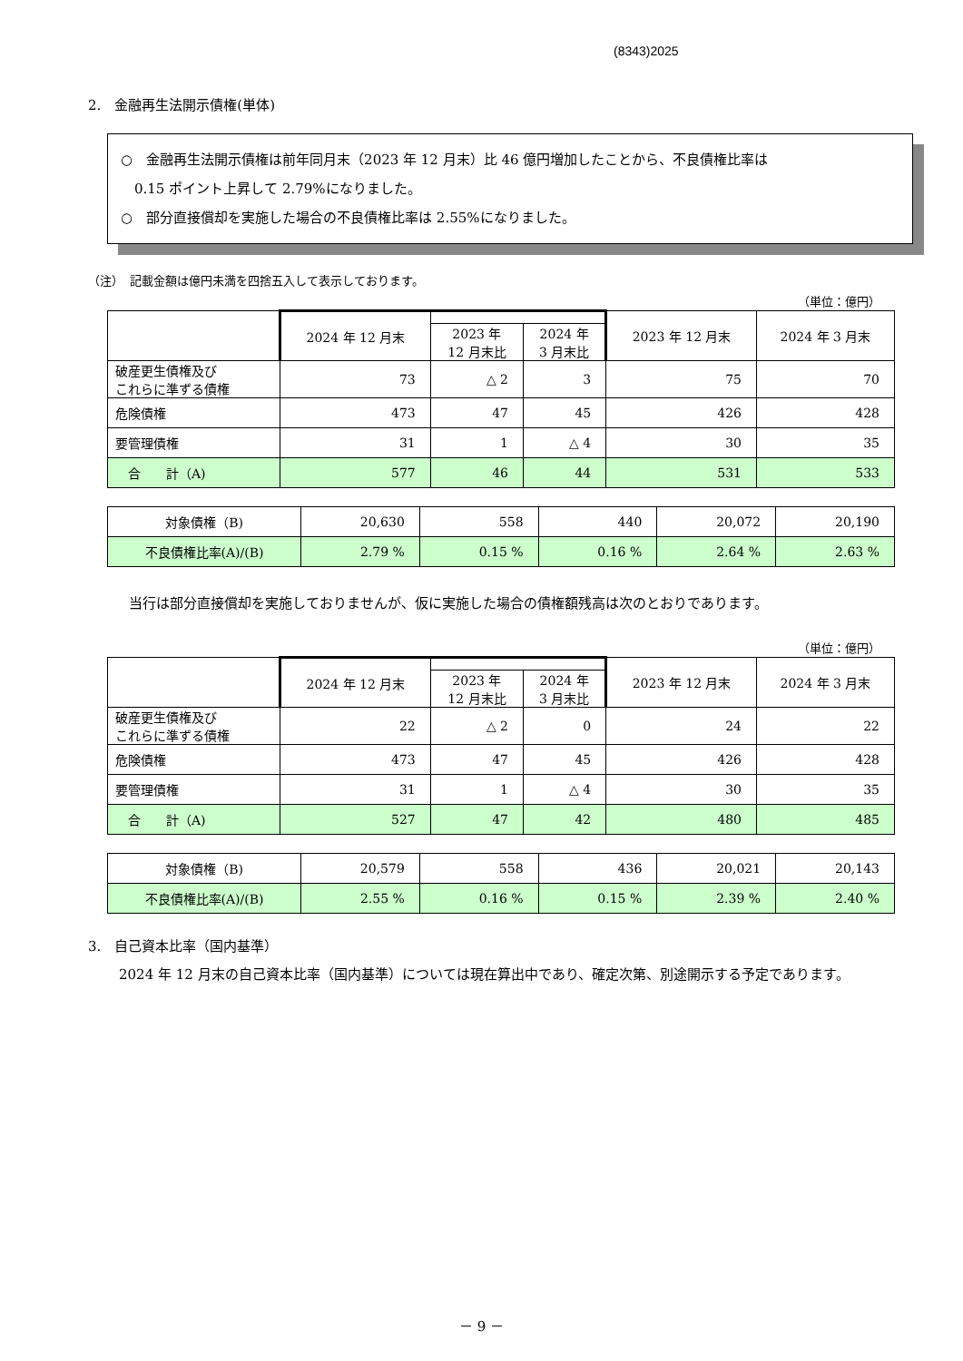(8343)2025
2.　金融再生法開示債権(単体)
○　金融再生法開示債権は前年同月末（2023 年 12 月末）比 46 億円増加したことから、不良債権比率は
　0.15 ポイント上昇して 2.79%になりました。
○　部分直接償却を実施した場合の不良債権比率は 2.55%になりました。
（注）　記載金額は億円未満を四捨五入して表示しております。
（単位：億円）
| | 2024 年 12 月末 | | | 2023 年 12 月末 | 2024 年 3 月末 |
| --- | --- | --- | --- | --- | --- |
| | | 2023 年 12 月末比 | 2024 年 3 月末比 | | |
| 破産更生債権及び これらに準ずる債権 | 73 | △ 2 | 3 | 75 | 70 |
| 危険債権 | 473 | 47 | 45 | 426 | 428 |
| 要管理債権 | 31 | 1 | △ 4 | 30 | 35 |
| 合 計（A) | 577 | 46 | 44 | 531 | 533 |
| 対象債権（B) | 20,630 | 558 | 440 | 20,072 | 20,190 |
| 不良債権比率(A)/(B) | 2.79 % | 0.15 % | 0.16 % | 2.64 % | 2.63 % |
当行は部分直接償却を実施しておりませんが、仮に実施した場合の債権額残高は次のとおりであります。
（単位：億円）
| | 2024 年 12 月末 | | | 2023 年 12 月末 | 2024 年 3 月末 |
| --- | --- | --- | --- | --- | --- |
| | | 2023 年 12 月末比 | 2024 年 3 月末比 | | |
| 破産更生債権及び これらに準ずる債権 | 22 | △ 2 | 0 | 24 | 22 |
| 危険債権 | 473 | 47 | 45 | 426 | 428 |
| 要管理債権 | 31 | 1 | △ 4 | 30 | 35 |
| 合 計（A) | 527 | 47 | 42 | 480 | 485 |
| 対象債権（B) | 20,579 | 558 | 436 | 20,021 | 20,143 |
| 不良債権比率(A)/(B) | 2.55 % | 0.16 % | 0.15 % | 2.39 % | 2.40 % |
3.　自己資本比率（国内基準）
　2024 年 12 月末の自己資本比率（国内基準）については現在算出中であり、確定次第、別途開示する予定であります。
－ 9 －